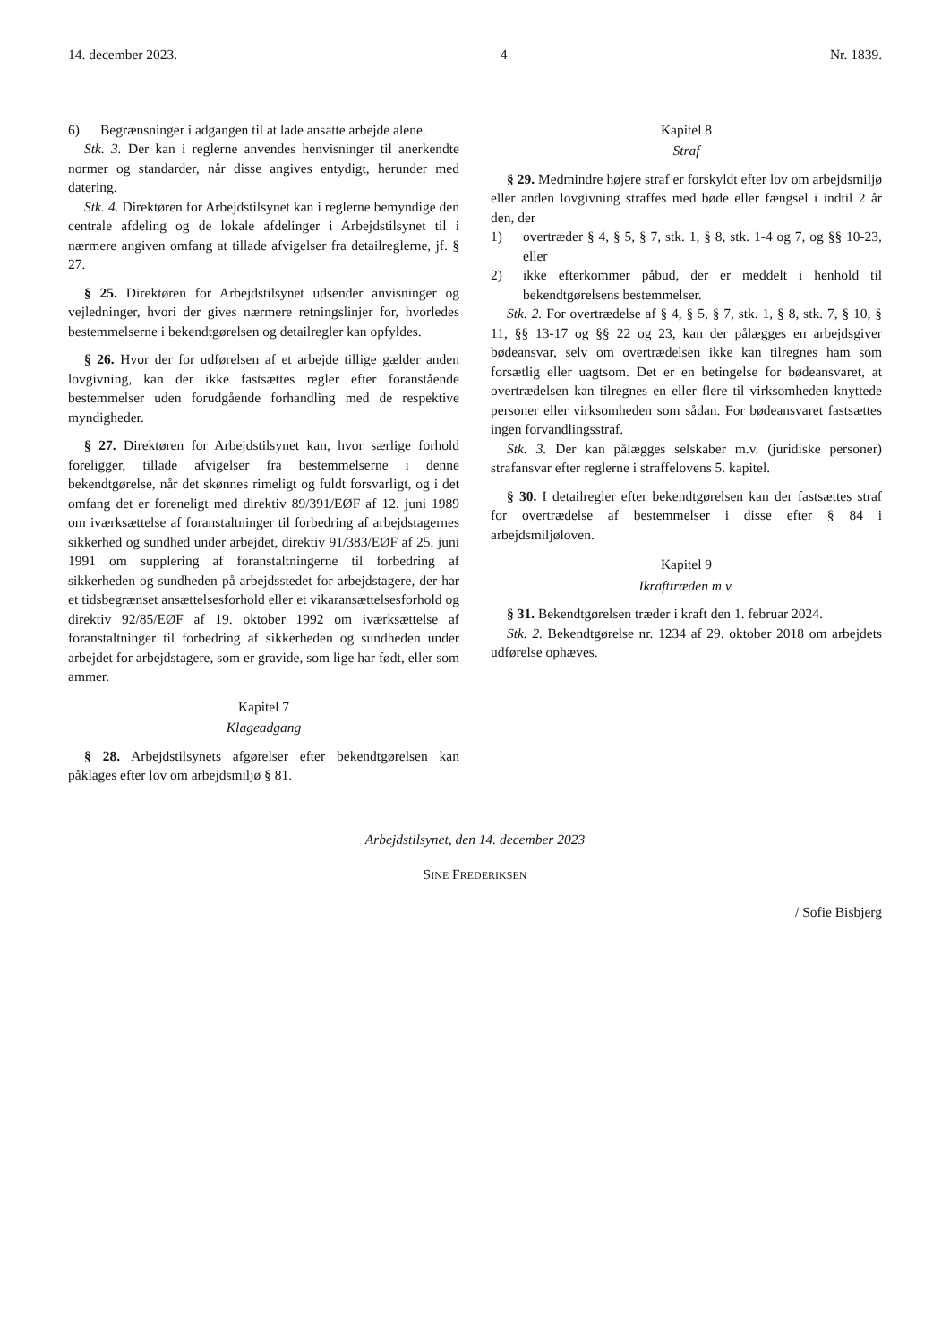14. december 2023. 4 Nr. 1839.
6) Begrænsninger i adgangen til at lade ansatte arbejde alene.
Stk. 3. Der kan i reglerne anvendes henvisninger til anerkendte normer og standarder, når disse angives entydigt, herunder med datering.
Stk. 4. Direktøren for Arbejdstilsynet kan i reglerne bemyndige den centrale afdeling og de lokale afdelinger i Arbejdstilsynet til i nærmere angiven omfang at tillade afvigelser fra detailreglerne, jf. § 27.
§ 25. Direktøren for Arbejdstilsynet udsender anvisninger og vejledninger, hvori der gives nærmere retningslinjer for, hvorledes bestemmelserne i bekendtgørelsen og detailregler kan opfyldes.
§ 26. Hvor der for udførelsen af et arbejde tillige gælder anden lovgivning, kan der ikke fastsættes regler efter foranstående bestemmelser uden forudgående forhandling med de respektive myndigheder.
§ 27. Direktøren for Arbejdstilsynet kan, hvor særlige forhold foreligger, tillade afvigelser fra bestemmelserne i denne bekendtgørelse, når det skønnes rimeligt og fuldt forsvarligt, og i det omfang det er foreneligt med direktiv 89/391/EØF af 12. juni 1989 om iværksættelse af foranstaltninger til forbedring af arbejdstagernes sikkerhed og sundhed under arbejdet, direktiv 91/383/EØF af 25. juni 1991 om supplering af foranstaltningerne til forbedring af sikkerheden og sundheden på arbejdsstedet for arbejdstagere, der har et tidsbegrænset ansættelsesforhold eller et vikaransættelsesforhold og direktiv 92/85/EØF af 19. oktober 1992 om iværksættelse af foranstaltninger til forbedring af sikkerheden og sundheden under arbejdet for arbejdstagere, som er gravide, som lige har født, eller som ammer.
Kapitel 7
Klageadgang
§ 28. Arbejdstilsynets afgørelser efter bekendtgørelsen kan påklages efter lov om arbejdsmiljø § 81.
Kapitel 8
Straf
§ 29. Medmindre højere straf er forskyldt efter lov om arbejdsmiljø eller anden lovgivning straffes med bøde eller fængsel i indtil 2 år den, der
1) overtræder § 4, § 5, § 7, stk. 1, § 8, stk. 1-4 og 7, og §§ 10-23, eller
2) ikke efterkommer påbud, der er meddelt i henhold til bekendtgørelsens bestemmelser.
Stk. 2. For overtrædelse af § 4, § 5, § 7, stk. 1, § 8, stk. 7, § 10, § 11, §§ 13-17 og §§ 22 og 23, kan der pålægges en arbejdsgiver bødeansvar, selv om overtrædelsen ikke kan tilregnes ham som forsætlig eller uagtsom. Det er en betingelse for bødeansvaret, at overtrædelsen kan tilregnes en eller flere til virksomheden knyttede personer eller virksomheden som sådan. For bødeansvaret fastsættes ingen forvandlingsstraf.
Stk. 3. Der kan pålægges selskaber m.v. (juridiske personer) strafansvar efter reglerne i straffelovens 5. kapitel.
§ 30. I detailregler efter bekendtgørelsen kan der fastsættes straf for overtrædelse af bestemmelser i disse efter § 84 i arbejdsmiljøloven.
Kapitel 9
Ikrafttræden m.v.
§ 31. Bekendtgørelsen træder i kraft den 1. februar 2024.
Stk. 2. Bekendtgørelse nr. 1234 af 29. oktober 2018 om arbejdets udførelse ophæves.
Arbejdstilsynet, den 14. december 2023
SINE FREDERIKSEN
/ Sofie Bisbjerg